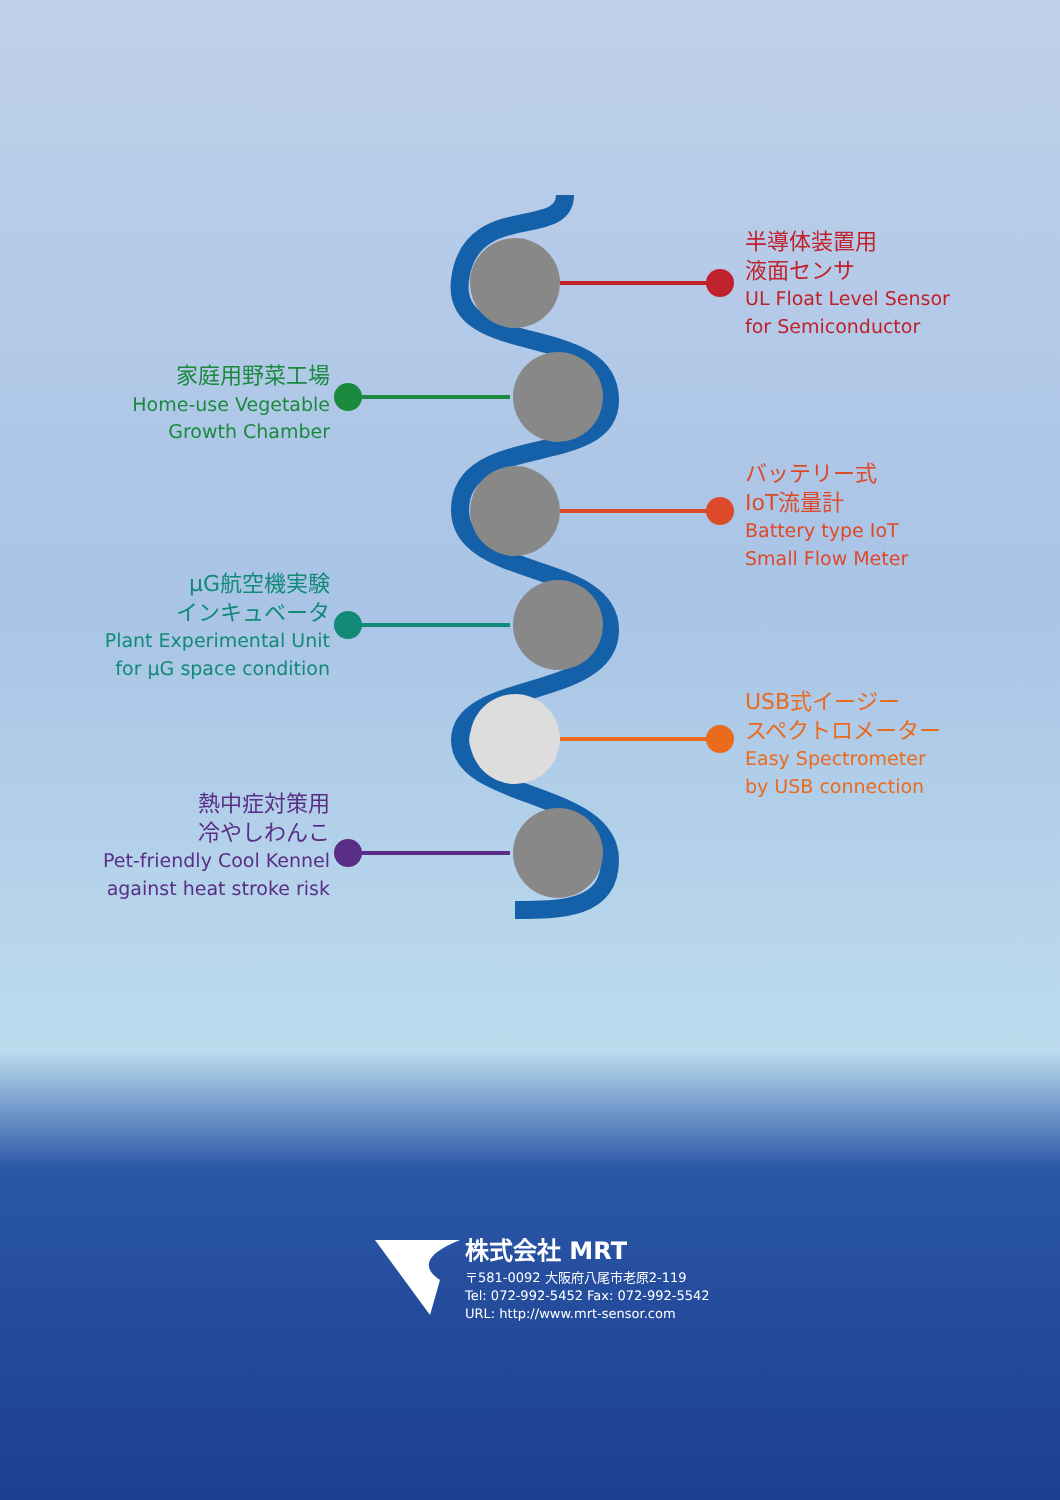半導体装置用
液面センサ
UL Float Level Sensor
for Semiconductor
家庭用野菜工場
Home-use Vegetable
Growth Chamber
バッテリー式
IoT流量計
Battery type IoT
Small Flow Meter
μG航空機実験
インキュベータ
Plant Experimental Unit
for μG space condition
USB式イージー
スペクトロメーター
Easy Spectrometer
by USB connection
熱中症対策用
冷やしわんこ
Pet-friendly Cool Kennel
against heat stroke risk
株式会社 MRT
〒581-0092 大阪府八尾市老原2-119
Tel: 072-992-5452 Fax: 072-992-5542
URL: http://www.mrt-sensor.com